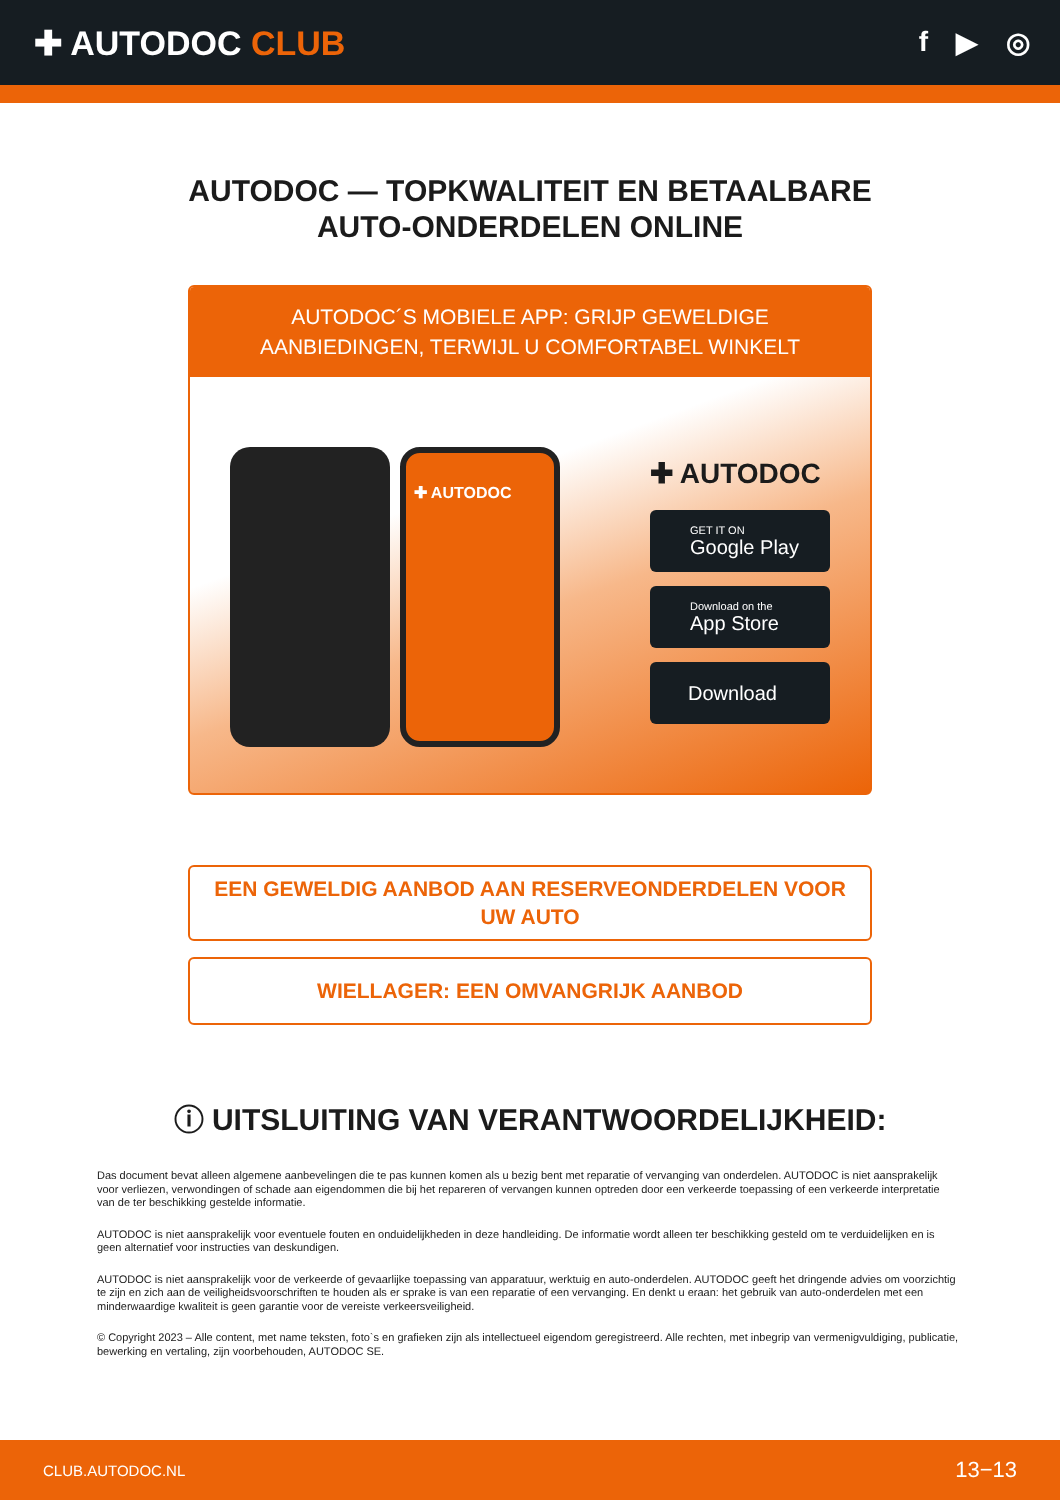✚ AUTODOC CLUB
f ▶ ◎
AUTODOC — TOPKWALITEIT EN BETAALBARE AUTO-ONDERDELEN ONLINE
AUTODOC´S MOBIELE APP: GRIJP GEWELDIGE AANBIEDINGEN, TERWIJL U COMFORTABEL WINKELT
✚ AUTODOC
✚ AUTODOC
GET IT ON
Google Play
Download on the
App Store
Download
EEN GEWELDIG AANBOD AAN RESERVEONDERDELEN VOOR UW AUTO
WIELLAGER: EEN OMVANGRIJK AANBOD
ⓘ UITSLUITING VAN VERANTWOORDELIJKHEID:
Das document bevat alleen algemene aanbevelingen die te pas kunnen komen als u bezig bent met reparatie of vervanging van onderdelen. AUTODOC is niet aansprakelijk voor verliezen, verwondingen of schade aan eigendommen die bij het repareren of vervangen kunnen optreden door een verkeerde toepassing of een verkeerde interpretatie van de ter beschikking gestelde informatie.
AUTODOC is niet aansprakelijk voor eventuele fouten en onduidelijkheden in deze handleiding. De informatie wordt alleen ter beschikking gesteld om te verduidelijken en is geen alternatief voor instructies van deskundigen.
AUTODOC is niet aansprakelijk voor de verkeerde of gevaarlijke toepassing van apparatuur, werktuig en auto-onderdelen. AUTODOC geeft het dringende advies om voorzichtig te zijn en zich aan de veiligheidsvoorschriften te houden als er sprake is van een reparatie of een vervanging. En denkt u eraan: het gebruik van auto-onderdelen met een minderwaardige kwaliteit is geen garantie voor de vereiste verkeersveiligheid.
© Copyright 2023 – Alle content, met name teksten, foto`s en grafieken zijn als intellectueel eigendom geregistreerd. Alle rechten, met inbegrip van vermenigvuldiging, publicatie, bewerking en vertaling, zijn voorbehouden, AUTODOC SE.
CLUB.AUTODOC.NL 13−13